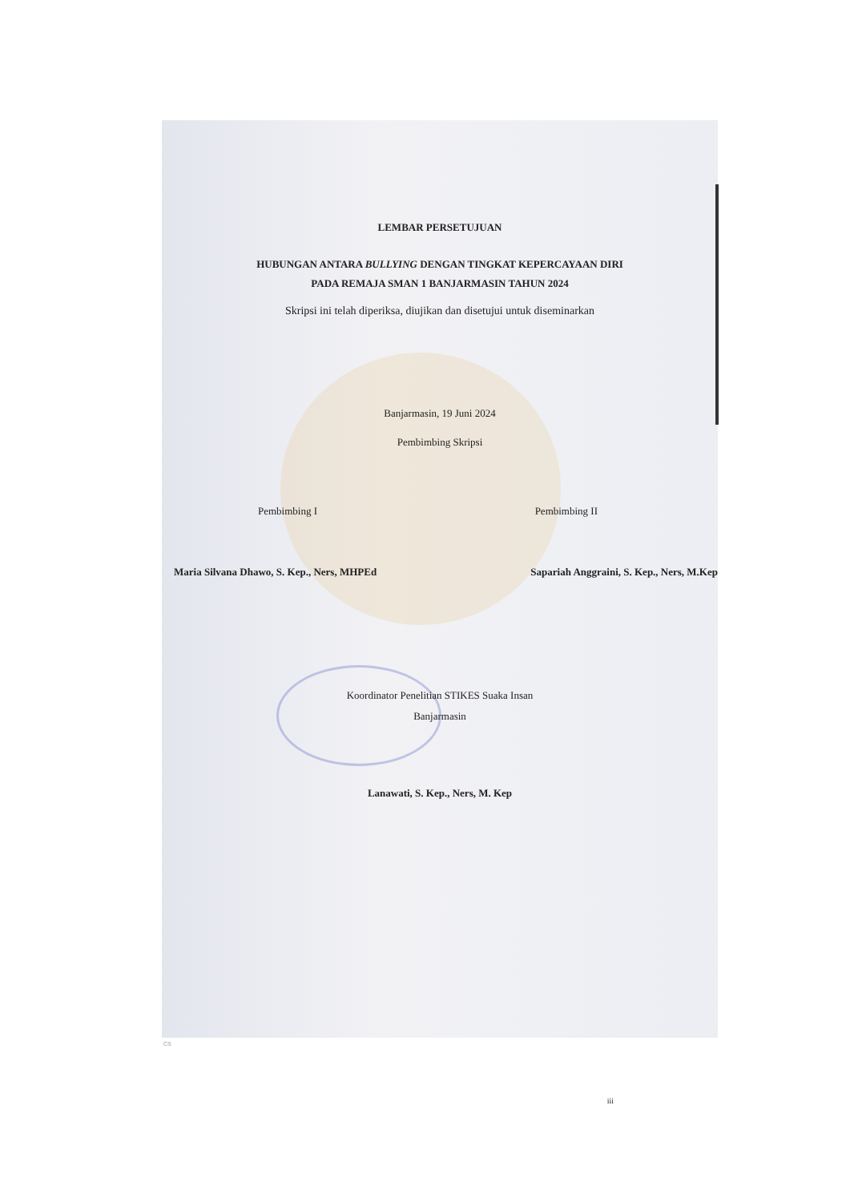LEMBAR PERSETUJUAN
HUBUNGAN ANTARA BULLYING DENGAN TINGKAT KEPERCAYAAN DIRI
PADA REMAJA SMAN 1 BANJARMASIN TAHUN 2024
Skripsi ini telah diperiksa, diujikan dan disetujui untuk diseminarkan
Banjarmasin, 19 Juni 2024
Pembimbing Skripsi
Pembimbing I Pembimbing II
Maria Silvana Dhawo, S. Kep., Ners, MHPEd Sapariah Anggraini, S. Kep., Ners, M.Kep
Koordinator Penelitian STIKES Suaka Insan
Banjarmasin
Lanawati, S. Kep., Ners, M. Kep
iii
CS